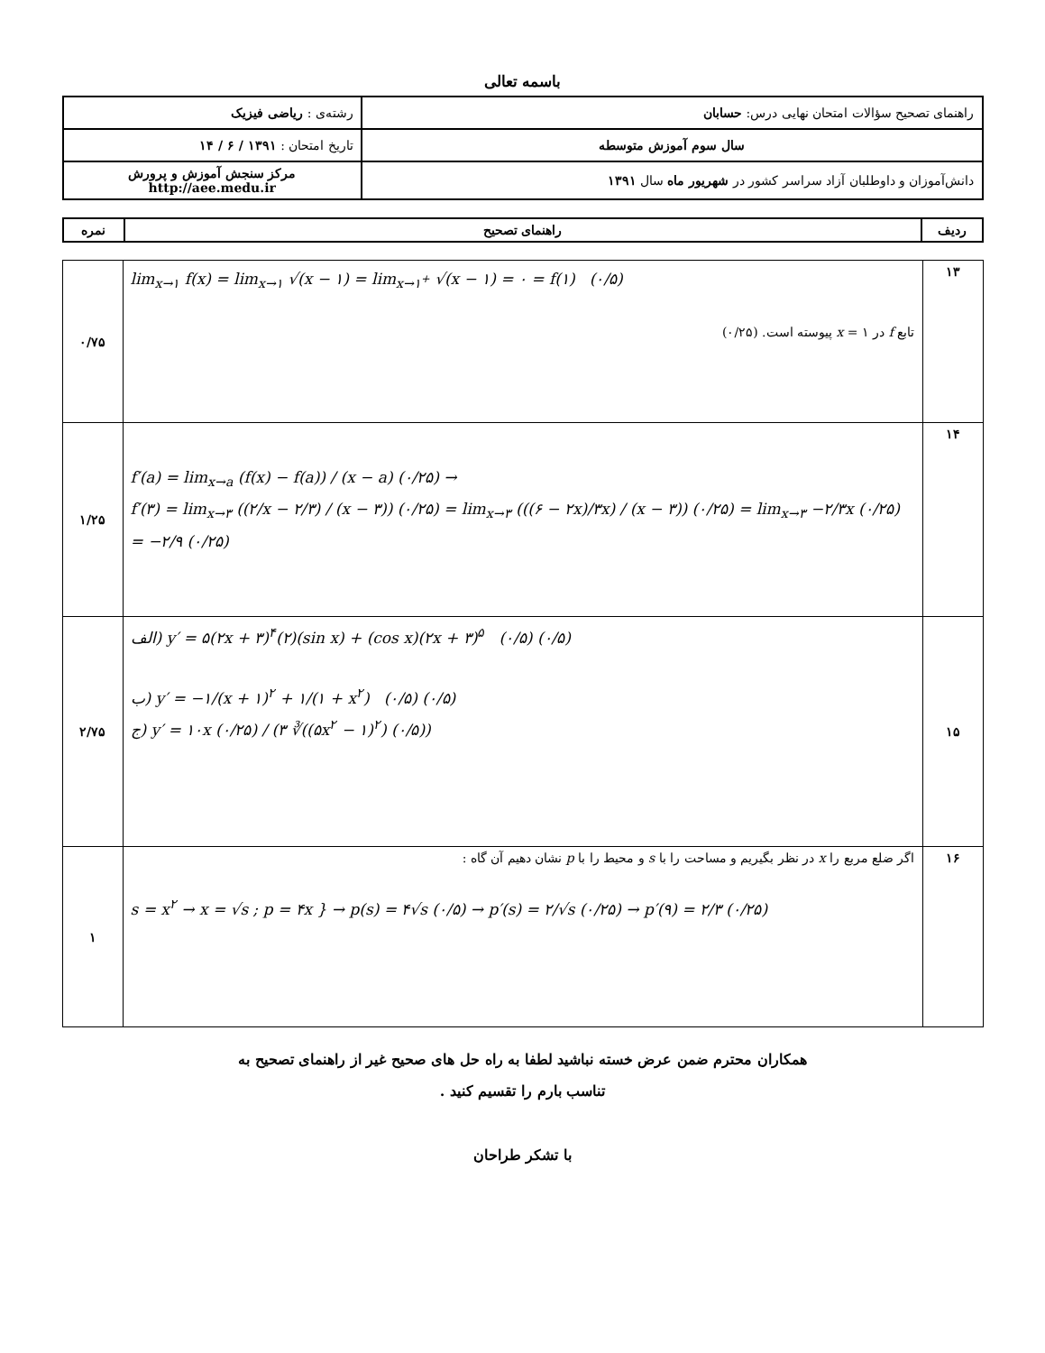باسمه تعالی
| راهنمای تصحیح سؤالات امتحان نهایی درس: حسابان | رشته‌ی : ریاضی فیزیک |
| سال سوم آموزش متوسطه | تاریخ امتحان : ۱۳۹۱ / ۶ / ۱۴ |
| دانش‌آموزان و داوطلبان آزاد سراسر کشور در شهریور ماه سال ۱۳۹۱ | مرکز سنجش آموزش و پرورش http://aee.medu.ir |
| ردیف | راهنمای تصحیح | نمره |
| --- | --- | --- |
| ۱۳ | lim<sub>x→۱</sub> f(x) = lim<sub>x→۱</sub> √(x − ۱) = lim<sub>x→۱<sup>+</sup></sub> √(x − ۱) = ۰ = f(۱) (۰/۵) تابع f در x = ۱ پیوسته است. (۰/۲۵) | ۰/۷۵ |
| ۱۴ | f′(a) = lim<sub>x→a</sub> (f(x) − f(a)) / (x − a) (۰/۲۵) → f′(۳) = lim<sub>x→۳</sub> ((۲/x − ۲/۳) / (x − ۳)) (۰/۲۵) = lim<sub>x→۳</sub> (((۶ − ۲x)/۳x) / (x − ۳)) (۰/۲۵) = lim<sub>x→۳</sub> −۲/۳x (۰/۲۵) = −۲/۹ (۰/۲۵) | ۱/۲۵ |
| ۱۵ | الف) y′ = ۵(۲x + ۳)<sup>۴</sup>(۲)(sin x) + (cos x)(۲x + ۳)<sup>۵</sup> (۰/۵) (۰/۵) ب) y′ = −۱/(x + ۱)<sup>۲</sup> + ۱/(۱ + x<sup>۲</sup>) (۰/۵) (۰/۵) ج) y′ = ۱۰x (۰/۲۵) / (۳ ∛((۵x<sup>۲</sup> − ۱)<sup>۲</sup>) (۰/۵)) | ۲/۷۵ |
| ۱۶ | اگر ضلع مربع را x در نظر بگیریم و مساحت را با s و محیط را با p نشان دهیم آن گاه : s = x<sup>۲</sup> → x = √s ; p = ۴x } → p(s) = ۴√s (۰/۵) → p′(s) = ۲/√s (۰/۲۵) → p′(۹) = ۲/۳ (۰/۲۵) | ۱ |
همکاران محترم ضمن عرض خسته نباشید لطفا به راه حل های صحیح غیر از راهنمای تصحیح به
تناسب بارم را تقسیم کنید .
با تشکر طراحان